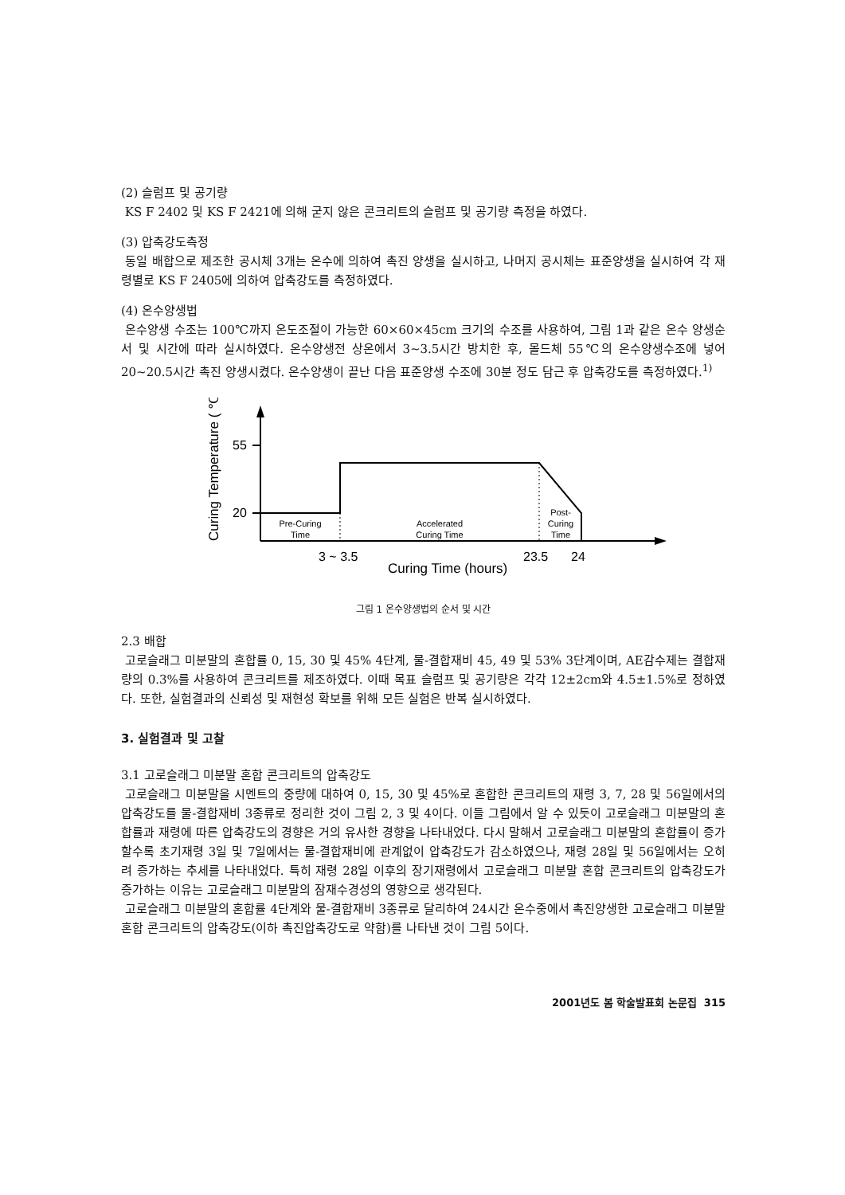(2) 슬럼프 및 공기량
KS F 2402 및 KS F 2421에 의해 굳지 않은 콘크리트의 슬럼프 및 공기량 측정을 하였다.
(3) 압축강도측정
동일 배합으로 제조한 공시체 3개는 온수에 의하여 촉진 양생을 실시하고, 나머지 공시체는 표준양생을 실시하여 각 재령별로 KS F 2405에 의하여 압축강도를 측정하였다.
(4) 온수양생법
온수양생 수조는 100℃까지 온도조절이 가능한 60×60×45cm 크기의 수조를 사용하여, 그림 1과 같은 온수 양생순서 및 시간에 따라 실시하였다. 온수양생전 상온에서 3~3.5시간 방치한 후, 몰드체 55℃의 온수양생수조에 넣어 20~20.5시간 촉진 양생시켰다. 온수양생이 끝난 다음 표준양생 수조에 30분 정도 담근 후 압축강도를 측정하였다.<sup>1)</sup>
Curing Temperature ( ℃ )
55
20
Pre-Curing
Time
Accelerated
Curing Time
Post-
Curing
Time
3 ~ 3.5
23.5
24
Curing Time (hours)
그림 1 온수양생법의 순서 및 시간
2.3 배합
고로슬래그 미분말의 혼합률 0, 15, 30 및 45% 4단계, 물-결합재비 45, 49 및 53% 3단계이며, AE감수제는 결합재량의 0.3%를 사용하여 콘크리트를 제조하였다. 이때 목표 슬럼프 및 공기량은 각각 12±2cm와 4.5±1.5%로 정하였다. 또한, 실험결과의 신뢰성 및 재현성 확보를 위해 모든 실험은 반복 실시하였다.
3. 실험결과 및 고찰
3.1 고로슬래그 미분말 혼합 콘크리트의 압축강도
고로슬래그 미분말을 시멘트의 중량에 대하여 0, 15, 30 및 45%로 혼합한 콘크리트의 재령 3, 7, 28 및 56일에서의 압축강도를 물-결합재비 3종류로 정리한 것이 그림 2, 3 및 4이다. 이들 그림에서 알 수 있듯이 고로슬래그 미분말의 혼합률과 재령에 따른 압축강도의 경향은 거의 유사한 경향을 나타내었다. 다시 말해서 고로슬래그 미분말의 혼합률이 증가할수록 초기재령 3일 및 7일에서는 물-결합재비에 관계없이 압축강도가 감소하였으나, 재령 28일 및 56일에서는 오히려 증가하는 추세를 나타내었다. 특히 재령 28일 이후의 장기재령에서 고로슬래그 미분말 혼합 콘크리트의 압축강도가 증가하는 이유는 고로슬래그 미분말의 잠재수경성의 영향으로 생각된다.
고로슬래그 미분말의 혼합률 4단계와 물-결합재비 3종류로 달리하여 24시간 온수중에서 촉진양생한 고로슬래그 미분말 혼합 콘크리트의 압축강도(이하 촉진압축강도로 약함)를 나타낸 것이 그림 5이다.
2001년도 봄 학술발표회 논문집 315